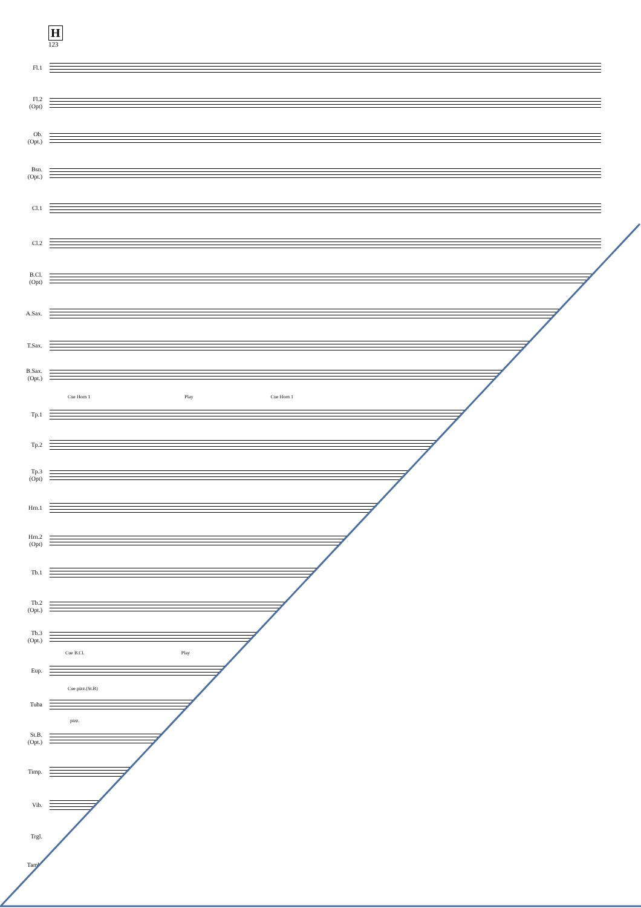H
123
Fl.1
Fl.2
(Opt)
Ob.
(Opt.)
Bsn.
(Opt.)
Cl.1
Cl.2
B.Cl.
(Opt)
A.Sax.
T.Sax.
B.Sax.
(Opt.)
Cue Horn 1 Play Cue Horn 1
Tp.1
Tp.2
Tp.3
(Opt)
Hrn.1
Hrn.2
(Opt)
Tb.1
Tb.2
(Opt.)
Tb.3
(Opt.)
Cue B.Cl. Play
Eup.
Cue pizz.(St.B)
Tuba
pizz.
St.B.
(Opt.)
Timp.
Vib.
Trgl.
Tamb.